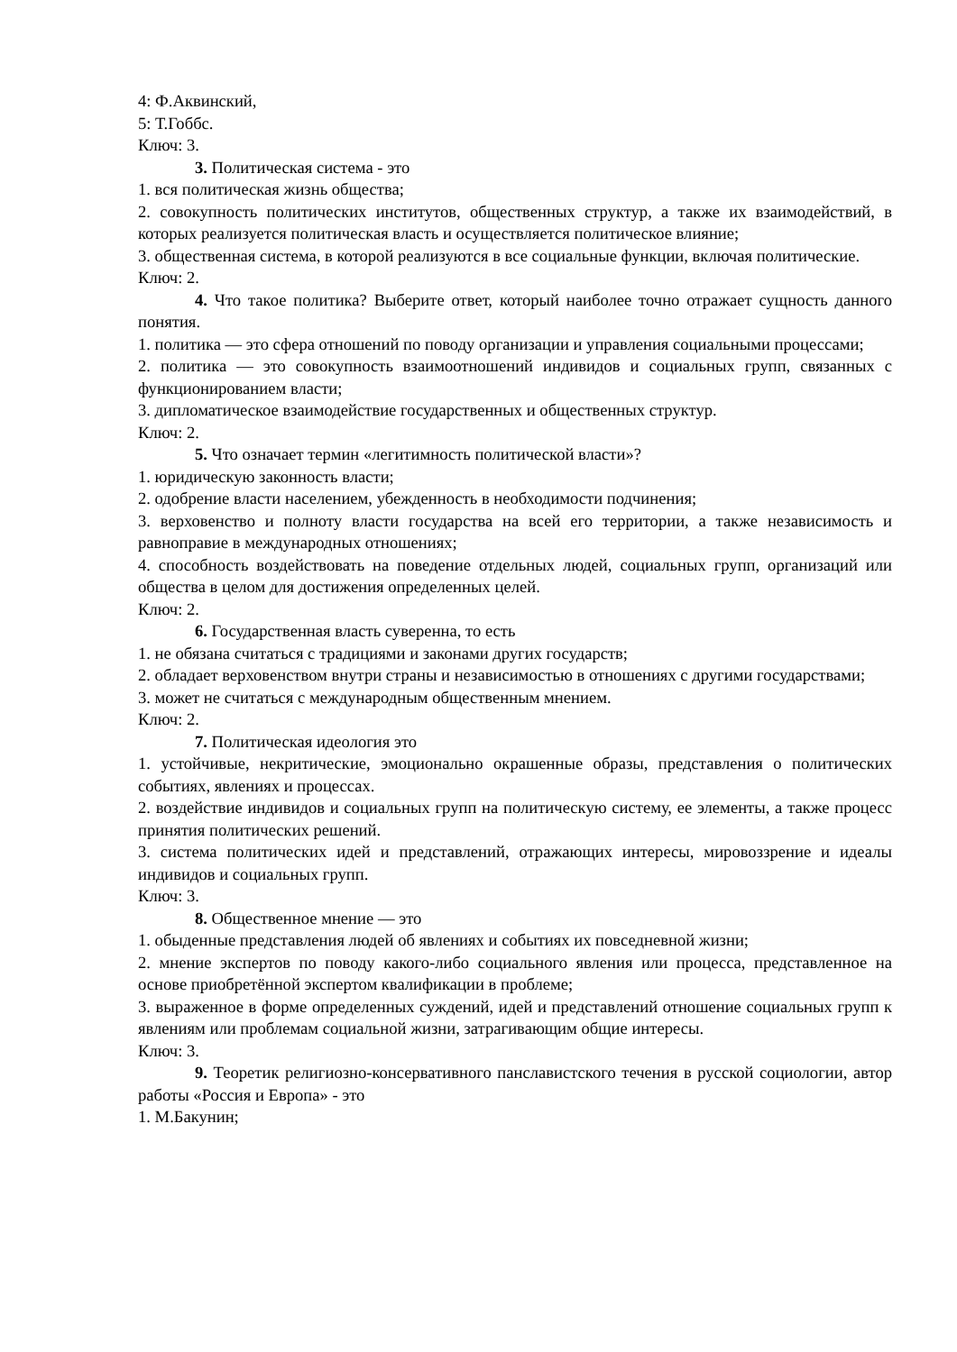4: Ф.Аквинский,
5: Т.Гоббс.
Ключ: 3.
3. Политическая система - это
1. вся политическая жизнь общества;
2. совокупность политических институтов, общественных структур, а также их взаимодействий, в которых реализуется политическая власть и осуществляется политическое влияние;
3. общественная система, в которой реализуются в все социальные функции, включая политические.
Ключ: 2.
4. Что такое политика? Выберите ответ, который наиболее точно отражает сущность данного понятия.
1. политика — это сфера отношений по поводу организации и управления социальными процессами;
2. политика — это совокупность взаимоотношений индивидов и социальных групп, связанных с функционированием власти;
3. дипломатическое взаимодействие государственных и общественных структур.
Ключ: 2.
5. Что означает термин «легитимность политической власти»?
1. юридическую законность власти;
2. одобрение власти населением, убежденность в необходимости подчинения;
3. верховенство и полноту власти государства на всей его территории, а также независимость и равноправие в международных отношениях;
4. способность воздействовать на поведение отдельных людей, социальных групп, организаций или общества в целом для достижения определенных целей.
Ключ: 2.
6. Государственная власть суверенна, то есть
1. не обязана считаться с традициями и законами других государств;
2. обладает верховенством внутри страны и независимостью в отношениях с другими государствами;
3. может не считаться с международным общественным мнением.
Ключ: 2.
7. Политическая идеология это
1. устойчивые, некритические, эмоционально окрашенные образы, представления о политических событиях, явлениях и процессах.
2. воздействие индивидов и социальных групп на политическую систему, ее элементы, а также процесс принятия политических решений.
3. система политических идей и представлений, отражающих интересы, мировоззрение и идеалы индивидов и социальных групп.
Ключ: 3.
8. Общественное мнение — это
1. обыденные представления людей об явлениях и событиях их повседневной жизни;
2. мнение экспертов по поводу какого-либо социального явления или процесса, представленное на основе приобретённой экспертом квалификации в проблеме;
3. выраженное в форме определенных суждений, идей и представлений отношение социальных групп к явлениям или проблемам социальной жизни, затрагивающим общие интересы.
Ключ: 3.
9. Теоретик религиозно-консервативного панславистского течения в русской социологии, автор работы «Россия и Европа» - это
1. М.Бакунин;